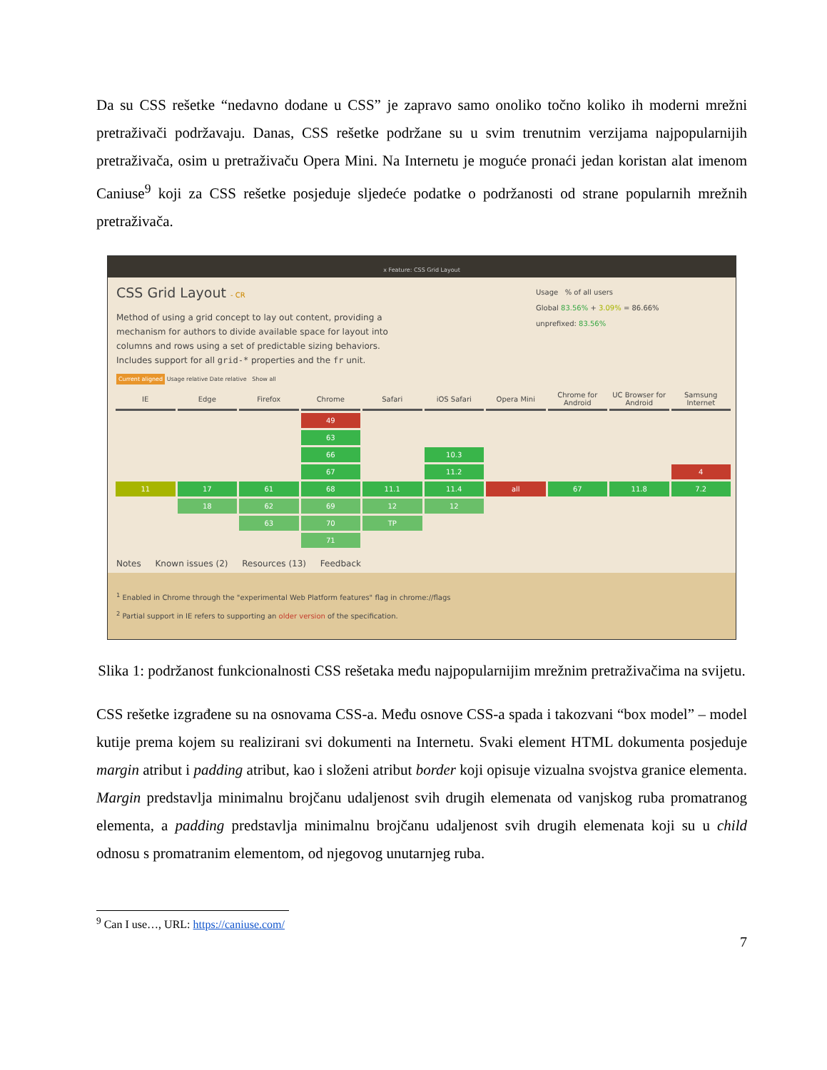Da su CSS rešetke “nedavno dodane u CSS” je zapravo samo onoliko točno koliko ih moderni mrežni pretraživači podržavaju. Danas, CSS rešetke podržane su u svim trenutnim verzijama najpopularnijih pretraživača, osim u pretraživaču Opera Mini. Na Internetu je moguće pronaći jedan koristan alat imenom Caniuse<sup>9</sup> koji za CSS rešetke posjeduje sljedeće podatke o podržanosti od strane popularnih mrežnih pretraživača.
x Feature: CSS Grid Layout
CSS Grid Layout - CR
Method of using a grid concept to lay out content, providing a mechanism for authors to divide available space for layout into columns and rows using a set of predictable sizing behaviors. Includes support for all grid-* properties and the fr unit.
Usage % of all users
Global 83.56% + 3.09% = 86.66%
unprefixed: 83.56%
Current aligned Usage relative Date relative Show all
| IE | Edge | Firefox | Chrome | Safari | iOS Safari | Opera Mini | Chrome for Android | UC Browser for Android | Samsung Internet |
| --- | --- | --- | --- | --- | --- | --- | --- | --- | --- |
| | | | 49 | | | | | | |
| | | | 63 | | | | | | |
| | | | 66 | | 10.3 | | | | |
| | | | 67 | | 11.2 | | | | 4 |
| 11 | 17 | 61 | 68 | 11.1 | 11.4 | all | 67 | 11.8 | 7.2 |
| | 18 | 62 | 69 | 12 | 12 | | | | |
| | | 63 | 70 | TP | | | | | |
| | | | 71 | | | | | | |
Notes Known issues (2) Resources (13) Feedback
<sup>1</sup> Enabled in Chrome through the "experimental Web Platform features" flag in chrome://flags
<sup>2</sup> Partial support in IE refers to supporting an older version of the specification.
Slika 1: podržanost funkcionalnosti CSS rešetaka među najpopularnijim mrežnim pretraživačima na svijetu.
CSS rešetke izgrađene su na osnovama CSS-a. Među osnove CSS-a spada i takozvani “box model” – model kutije prema kojem su realizirani svi dokumenti na Internetu. Svaki element HTML dokumenta posjeduje margin atribut i padding atribut, kao i složeni atribut border koji opisuje vizualna svojstva granice elementa. Margin predstavlja minimalnu brojčanu udaljenost svih drugih elemenata od vanjskog ruba promatranog elementa, a padding predstavlja minimalnu brojčanu udaljenost svih drugih elemenata koji su u child odnosu s promatranim elementom, od njegovog unutarnjeg ruba.
<sup>9</sup> Can I use…, URL: https://caniuse.com/
7